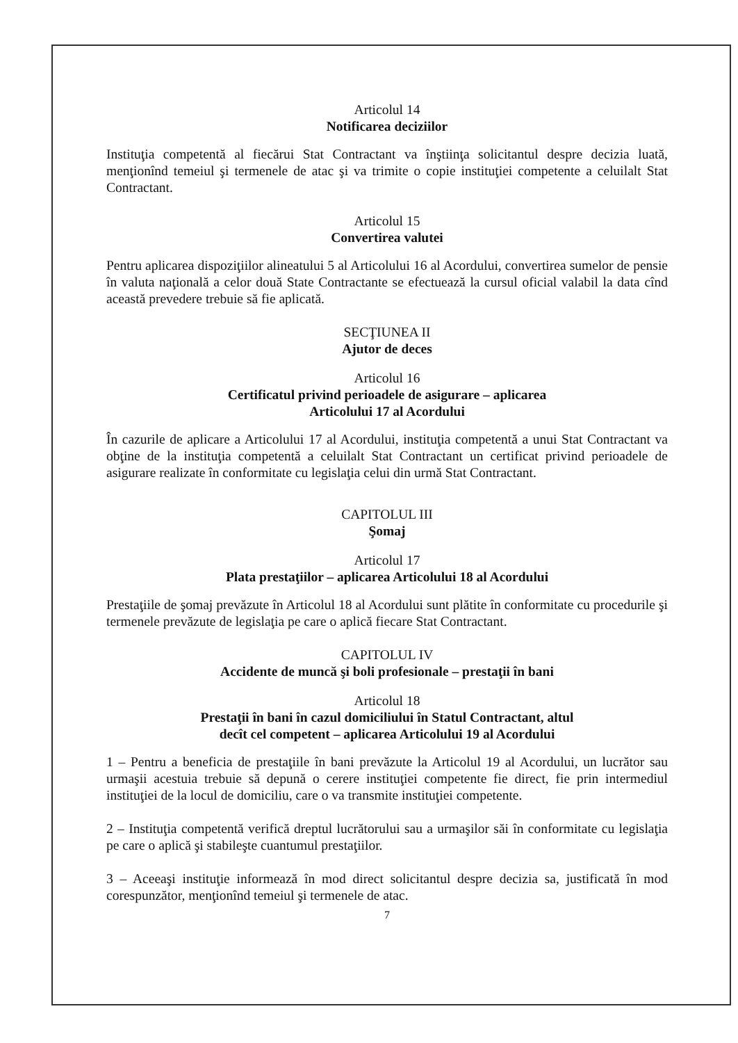Articolul 14
Notificarea deciziilor
Instituţia competentă al fiecărui Stat Contractant va înştiinţa solicitantul despre decizia luată, menţionînd temeiul şi termenele de atac şi va trimite o copie instituţiei competente a celuilalt Stat Contractant.
Articolul 15
Convertirea valutei
Pentru aplicarea dispoziţiilor alineatului 5 al Articolului 16 al Acordului, convertirea sumelor de pensie în valuta naţională a celor două State Contractante se efectuează la cursul oficial valabil la data cînd această prevedere trebuie să fie aplicată.
SECŢIUNEA II
Ajutor de deces
Articolul 16
Certificatul privind perioadele de asigurare – aplicarea
Articolului 17 al Acordului
În cazurile de aplicare a Articolului 17 al Acordului, instituţia competentă a unui Stat Contractant va obţine de la instituţia competentă a celuilalt Stat Contractant un certificat privind perioadele de asigurare realizate în conformitate cu legislaţia celui din urmă Stat Contractant.
CAPITOLUL III
Şomaj
Articolul 17
Plata prestaţiilor – aplicarea Articolului 18 al Acordului
Prestaţiile de şomaj prevăzute în Articolul 18 al Acordului sunt plătite în conformitate cu procedurile şi termenele prevăzute de legislaţia pe care o aplică fiecare Stat Contractant.
CAPITOLUL IV
Accidente de muncă şi boli profesionale – prestaţii în bani
Articolul 18
Prestaţii în bani în cazul domiciliului în Statul Contractant, altul
decît cel competent – aplicarea Articolului 19 al Acordului
1 – Pentru a beneficia de prestaţiile în bani prevăzute la Articolul 19 al Acordului, un lucrător sau urmaşii acestuia trebuie să depună o cerere instituţiei competente fie direct, fie prin intermediul instituţiei de la locul de domiciliu, care o va transmite instituţiei competente.
2 – Instituţia competentă verifică dreptul lucrătorului sau a urmaşilor săi în conformitate cu legislaţia pe care o aplică şi stabileşte cuantumul prestaţiilor.
3 – Aceeaşi instituţie informează în mod direct solicitantul despre decizia sa, justificată în mod corespunzător, menţionînd temeiul şi termenele de atac.
7